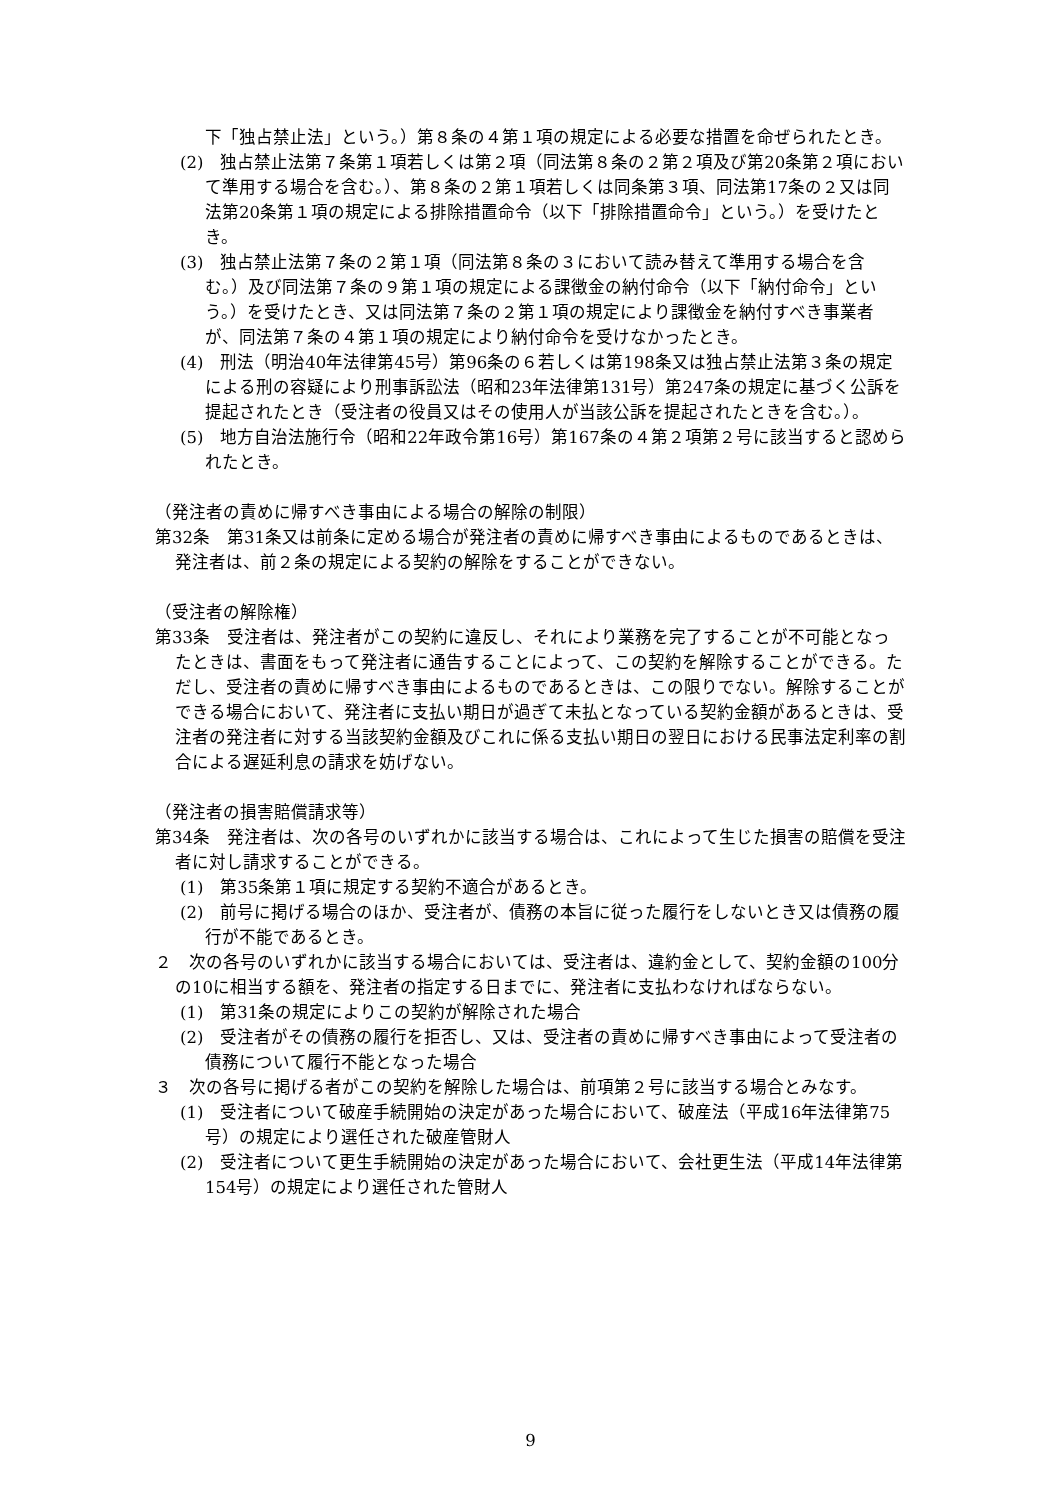下「独占禁止法」という。）第８条の４第１項の規定による必要な措置を命ぜられたとき。
(2)　独占禁止法第７条第１項若しくは第２項（同法第８条の２第２項及び第20条第２項において準用する場合を含む。）、第８条の２第１項若しくは同条第３項、同法第17条の２又は同法第20条第１項の規定による排除措置命令（以下「排除措置命令」という。）を受けたとき。
(3)　独占禁止法第７条の２第１項（同法第８条の３において読み替えて準用する場合を含む。）及び同法第７条の９第１項の規定による課徴金の納付命令（以下「納付命令」という。）を受けたとき、又は同法第７条の２第１項の規定により課徴金を納付すべき事業者が、同法第７条の４第１項の規定により納付命令を受けなかったとき。
(4)　刑法（明治40年法律第45号）第96条の６若しくは第198条又は独占禁止法第３条の規定による刑の容疑により刑事訴訟法（昭和23年法律第131号）第247条の規定に基づく公訴を提起されたとき（受注者の役員又はその使用人が当該公訴を提起されたときを含む。）。
(5)　地方自治法施行令（昭和22年政令第16号）第167条の４第２項第２号に該当すると認められたとき。
（発注者の責めに帰すべき事由による場合の解除の制限）
第32条　第31条又は前条に定める場合が発注者の責めに帰すべき事由によるものであるときは、発注者は、前２条の規定による契約の解除をすることができない。
（受注者の解除権）
第33条　受注者は、発注者がこの契約に違反し、それにより業務を完了することが不可能となったときは、書面をもって発注者に通告することによって、この契約を解除することができる。ただし、受注者の責めに帰すべき事由によるものであるときは、この限りでない。解除することができる場合において、発注者に支払い期日が過ぎて未払となっている契約金額があるときは、受注者の発注者に対する当該契約金額及びこれに係る支払い期日の翌日における民事法定利率の割合による遅延利息の請求を妨げない。
（発注者の損害賠償請求等）
第34条　発注者は、次の各号のいずれかに該当する場合は、これによって生じた損害の賠償を受注者に対し請求することができる。
(1)　第35条第１項に規定する契約不適合があるとき。
(2)　前号に掲げる場合のほか、受注者が、債務の本旨に従った履行をしないとき又は債務の履行が不能であるとき。
２　次の各号のいずれかに該当する場合においては、受注者は、違約金として、契約金額の100分の10に相当する額を、発注者の指定する日までに、発注者に支払わなければならない。
(1)　第31条の規定によりこの契約が解除された場合
(2)　受注者がその債務の履行を拒否し、又は、受注者の責めに帰すべき事由によって受注者の債務について履行不能となった場合
３　次の各号に掲げる者がこの契約を解除した場合は、前項第２号に該当する場合とみなす。
(1)　受注者について破産手続開始の決定があった場合において、破産法（平成16年法律第75号）の規定により選任された破産管財人
(2)　受注者について更生手続開始の決定があった場合において、会社更生法（平成14年法律第154号）の規定により選任された管財人
9